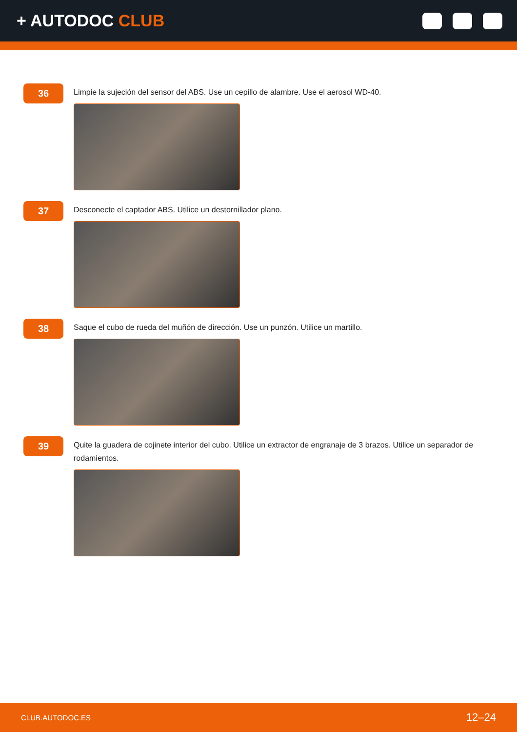+ AUTODOC CLUB
36
Limpie la sujeción del sensor del ABS. Use un cepillo de alambre. Use el aerosol WD-40.
37
Desconecte el captador ABS. Utilice un destornillador plano.
38
Saque el cubo de rueda del muñón de dirección. Use un punzón. Utilice un martillo.
39
Quite la guadera de cojinete interior del cubo. Utilice un extractor de engranaje de 3 brazos. Utilice un separador de rodamientos.
CLUB.AUTODOC.ES 12–24